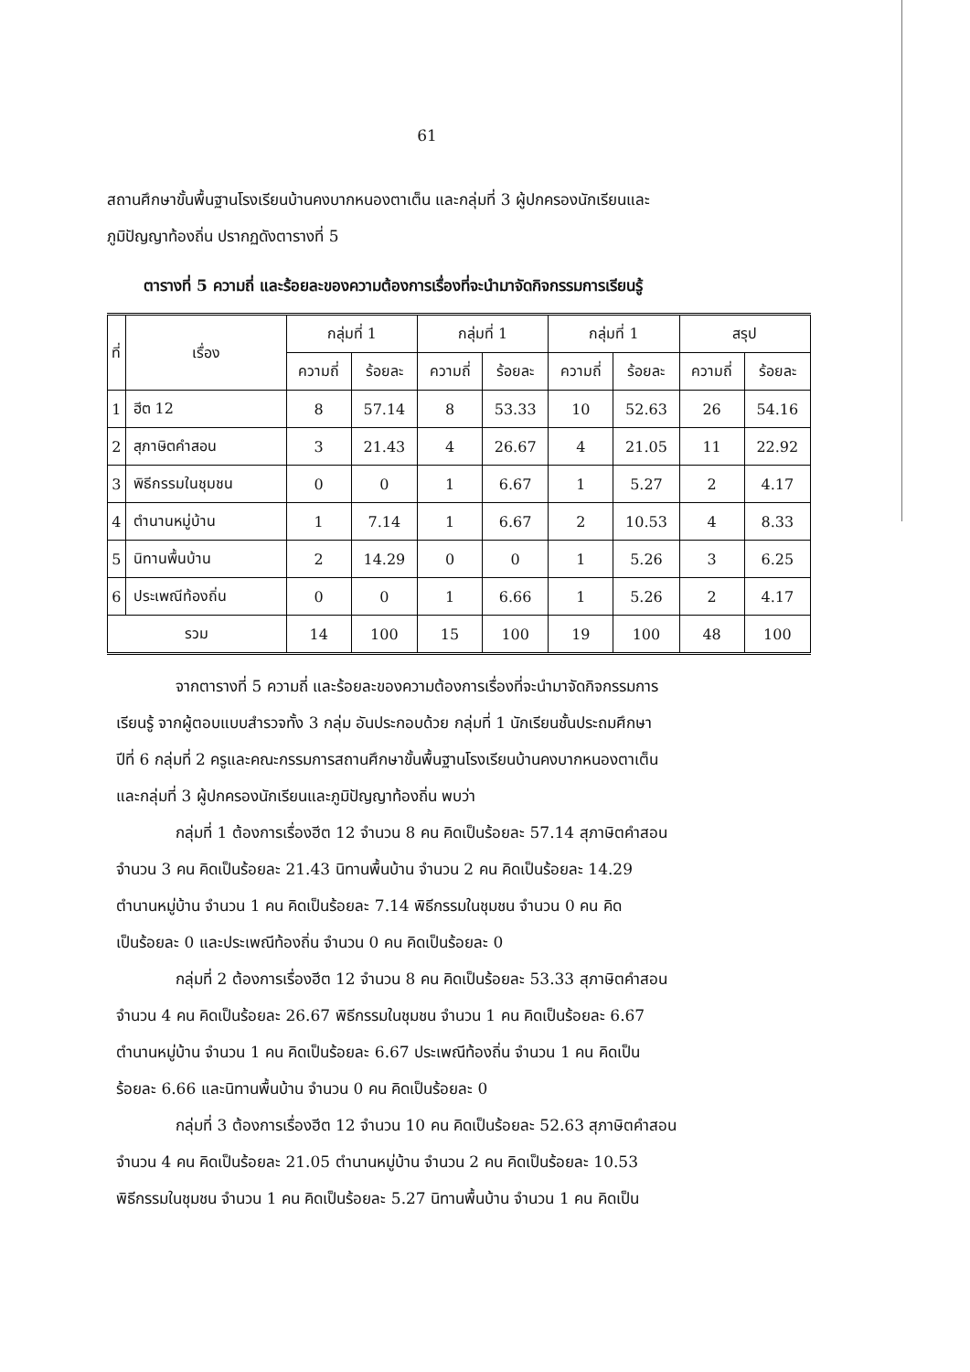61
สถานศึกษาขั้นพื้นฐานโรงเรียนบ้านคงบากหนองตาเต็น และกลุ่มที่ 3 ผู้ปกครองนักเรียนและ
ภูมิปัญญาท้องถิ่น ปรากฏดังตารางที่ 5
ตารางที่ 5 ความถี่ และร้อยละของความต้องการเรื่องที่จะนำมาจัดกิจกรรมการเรียนรู้
| ที่ | เรื่อง | กลุ่มที่ 1 | | กลุ่มที่ 1 | | กลุ่มที่ 1 | | สรุป | |
| --- | --- | --- | --- | --- | --- | --- | --- | --- | --- |
| | | ความถี่ | ร้อยละ | ความถี่ | ร้อยละ | ความถี่ | ร้อยละ | ความถี่ | ร้อยละ |
| 1 | ฮีต 12 | 8 | 57.14 | 8 | 53.33 | 10 | 52.63 | 26 | 54.16 |
| 2 | สุภาษิตคำสอน | 3 | 21.43 | 4 | 26.67 | 4 | 21.05 | 11 | 22.92 |
| 3 | พิธีกรรมในชุมชน | 0 | 0 | 1 | 6.67 | 1 | 5.27 | 2 | 4.17 |
| 4 | ตำนานหมู่บ้าน | 1 | 7.14 | 1 | 6.67 | 2 | 10.53 | 4 | 8.33 |
| 5 | นิทานพื้นบ้าน | 2 | 14.29 | 0 | 0 | 1 | 5.26 | 3 | 6.25 |
| 6 | ประเพณีท้องถิ่น | 0 | 0 | 1 | 6.66 | 1 | 5.26 | 2 | 4.17 |
| รวม | | 14 | 100 | 15 | 100 | 19 | 100 | 48 | 100 |
จากตารางที่ 5 ความถี่ และร้อยละของความต้องการเรื่องที่จะนำมาจัดกิจกรรมการ
เรียนรู้ จากผู้ตอบแบบสำรวจทั้ง 3 กลุ่ม อันประกอบด้วย กลุ่มที่ 1 นักเรียนชั้นประถมศึกษา
ปีที่ 6 กลุ่มที่ 2 ครูและคณะกรรมการสถานศึกษาขั้นพื้นฐานโรงเรียนบ้านคงบากหนองตาเต็น
และกลุ่มที่ 3 ผู้ปกครองนักเรียนและภูมิปัญญาท้องถิ่น พบว่า
กลุ่มที่ 1 ต้องการเรื่องฮีต 12 จำนวน 8 คน คิดเป็นร้อยละ 57.14 สุภาษิตคำสอน
จำนวน 3 คน คิดเป็นร้อยละ 21.43 นิทานพื้นบ้าน จำนวน 2 คน คิดเป็นร้อยละ 14.29
ตำนานหมู่บ้าน จำนวน 1 คน คิดเป็นร้อยละ 7.14 พิธีกรรมในชุมชน จำนวน 0 คน คิด
เป็นร้อยละ 0 และประเพณีท้องถิ่น จำนวน 0 คน คิดเป็นร้อยละ 0
กลุ่มที่ 2 ต้องการเรื่องฮีต 12 จำนวน 8 คน คิดเป็นร้อยละ 53.33 สุภาษิตคำสอน
จำนวน 4 คน คิดเป็นร้อยละ 26.67 พิธีกรรมในชุมชน จำนวน 1 คน คิดเป็นร้อยละ 6.67
ตำนานหมู่บ้าน จำนวน 1 คน คิดเป็นร้อยละ 6.67 ประเพณีท้องถิ่น จำนวน 1 คน คิดเป็น
ร้อยละ 6.66 และนิทานพื้นบ้าน จำนวน 0 คน คิดเป็นร้อยละ 0
กลุ่มที่ 3 ต้องการเรื่องฮีต 12 จำนวน 10 คน คิดเป็นร้อยละ 52.63 สุภาษิตคำสอน
จำนวน 4 คน คิดเป็นร้อยละ 21.05 ตำนานหมู่บ้าน จำนวน 2 คน คิดเป็นร้อยละ 10.53
พิธีกรรมในชุมชน จำนวน 1 คน คิดเป็นร้อยละ 5.27 นิทานพื้นบ้าน จำนวน 1 คน คิดเป็น